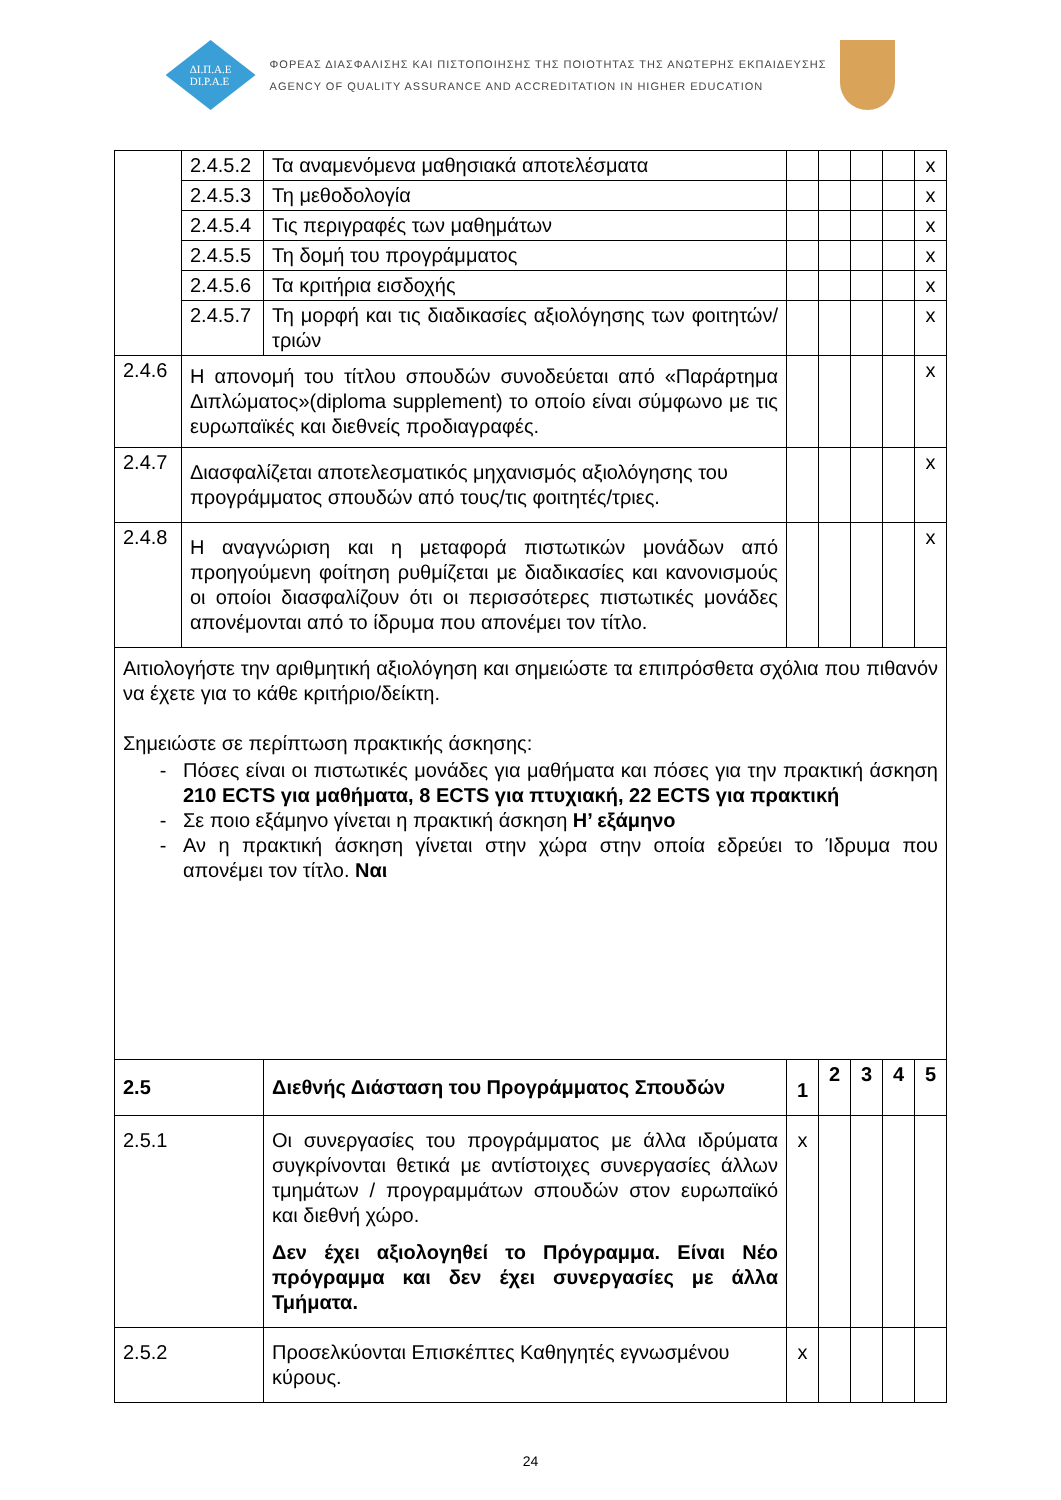ΔΙ.Π.Α.Ε
DI.P.A.E
ΦΟΡΕΑΣ ΔΙΑΣΦΑΛΙΣΗΣ ΚΑΙ ΠΙΣΤΟΠΟΙΗΣΗΣ ΤΗΣ ΠΟΙΟΤΗΤΑΣ ΤΗΣ ΑΝΩΤΕΡΗΣ ΕΚΠΑΙΔΕΥΣΗΣ
AGENCY OF QUALITY ASSURANCE AND ACCREDITATION IN HIGHER EDUCATION
| | 2.4.5.2 | Τα αναμενόμενα μαθησιακά αποτελέσματα | | | | | x |
| | 2.4.5.3 | Τη μεθοδολογία | | | | | x |
| | 2.4.5.4 | Τις περιγραφές των μαθημάτων | | | | | x |
| | 2.4.5.5 | Τη δομή του προγράμματος | | | | | x |
| | 2.4.5.6 | Τα κριτήρια εισδοχής | | | | | x |
| | 2.4.5.7 | Τη μορφή και τις διαδικασίες αξιολόγησης των φοιτητών/τριών | | | | | x |
| 2.4.6 | Η απονομή του τίτλου σπουδών συνοδεύεται από «Παράρτημα Διπλώματος»(diploma supplement) το οποίο είναι σύμφωνο με τις ευρωπαϊκές και διεθνείς προδιαγραφές. | | | | | | x |
| 2.4.7 | Διασφαλίζεται αποτελεσματικός μηχανισμός αξιολόγησης του προγράμματος σπουδών από τους/τις φοιτητές/τριες. | | | | | | x |
| 2.4.8 | Η αναγνώριση και η μεταφορά πιστωτικών μονάδων από προηγούμενη φοίτηση ρυθμίζεται με διαδικασίες και κανονισμούς οι οποίοι διασφαλίζουν ότι οι περισσότερες πιστωτικές μονάδες απονέμονται από το ίδρυμα που απονέμει τον τίτλο. | | | | | | x |
| Αιτιολογήστε την αριθμητική αξιολόγηση και σημειώστε τα επιπρόσθετα σχόλια που πιθανόν να έχετε για το κάθε κριτήριο/δείκτη. Σημειώστε σε περίπτωση πρακτικής άσκησης: Πόσες είναι οι πιστωτικές μονάδες για μαθήματα και πόσες για την πρακτική άσκηση 210 ECTS για μαθήματα, 8 ECTS για πτυχιακή, 22 ECTS για πρακτική Σε ποιο εξάμηνο γίνεται η πρακτική άσκηση Η’ εξάμηνο Αν η πρακτική άσκηση γίνεται στην χώρα στην οποία εδρεύει το Ίδρυμα που απονέμει τον τίτλο. Ναι | | | | | | | |
| 2.5 | | Διεθνής Διάσταση του Προγράμματος Σπουδών | 1 | 2 | 3 | 4 | 5 |
| 2.5.1 | | Οι συνεργασίες του προγράμματος με άλλα ιδρύματα συγκρίνονται θετικά με αντίστοιχες συνεργασίες άλλων τμημάτων / προγραμμάτων σπουδών στον ευρωπαϊκό και διεθνή χώρο. Δεν έχει αξιολογηθεί το Πρόγραμμα. Είναι Νέο πρόγραμμα και δεν έχει συνεργασίες με άλλα Τμήματα. | x | | | | |
| 2.5.2 | | Προσελκύονται Επισκέπτες Καθηγητές εγνωσμένου κύρους. | x | | | | |
24